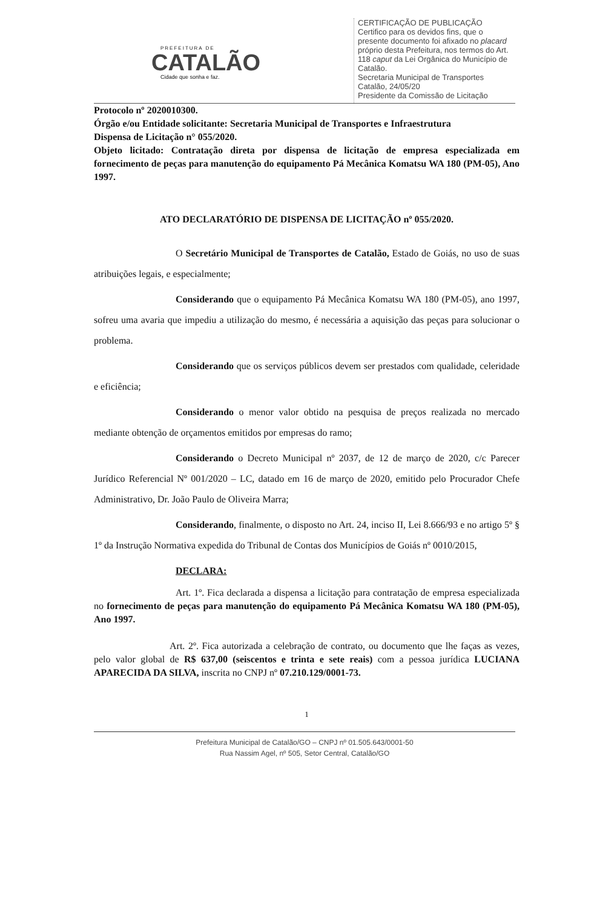PREFEITURA DE
CATALÃO
Cidade que sonha e faz.
CERTIFICAÇÃO DE PUBLICAÇÃO
Certifico para os devidos fins, que o presente documento foi afixado no placard próprio desta Prefeitura, nos termos do Art. 118 caput da Lei Orgânica do Município de Catalão.
Secretaria Municipal de Transportes
Catalão, 24/05/20
Presidente da Comissão de Licitação
Protocolo nº 2020010300.
Órgão e/ou Entidade solicitante: Secretaria Municipal de Transportes e Infraestrutura
Dispensa de Licitação n° 055/2020.
Objeto licitado: Contratação direta por dispensa de licitação de empresa especializada em fornecimento de peças para manutenção do equipamento Pá Mecânica Komatsu WA 180 (PM-05), Ano 1997.
ATO DECLARATÓRIO DE DISPENSA DE LICITAÇÃO nº 055/2020.
O Secretário Municipal de Transportes de Catalão, Estado de Goiás, no uso de suas atribuições legais, e especialmente;
Considerando que o equipamento Pá Mecânica Komatsu WA 180 (PM-05), ano 1997, sofreu uma avaria que impediu a utilização do mesmo, é necessária a aquisição das peças para solucionar o problema.
Considerando que os serviços públicos devem ser prestados com qualidade, celeridade e eficiência;
Considerando o menor valor obtido na pesquisa de preços realizada no mercado mediante obtenção de orçamentos emitidos por empresas do ramo;
Considerando o Decreto Municipal nº 2037, de 12 de março de 2020, c/c Parecer Jurídico Referencial Nº 001/2020 – LC, datado em 16 de março de 2020, emitido pelo Procurador Chefe Administrativo, Dr. João Paulo de Oliveira Marra;
Considerando, finalmente, o disposto no Art. 24, inciso II, Lei 8.666/93 e no artigo 5º § 1º da Instrução Normativa expedida do Tribunal de Contas dos Municípios de Goiás nº 0010/2015,
DECLARA:
Art. 1º. Fica declarada a dispensa a licitação para contratação de empresa especializada no fornecimento de peças para manutenção do equipamento Pá Mecânica Komatsu WA 180 (PM-05), Ano 1997.
Art. 2º. Fica autorizada a celebração de contrato, ou documento que lhe faças as vezes, pelo valor global de R$ 637,00 (seiscentos e trinta e sete reais) com a pessoa jurídica LUCIANA APARECIDA DA SILVA, inscrita no CNPJ nº 07.210.129/0001-73.
1
Prefeitura Municipal de Catalão/GO – CNPJ nº 01.505.643/0001-50
Rua Nassim Agel, nº 505, Setor Central, Catalão/GO